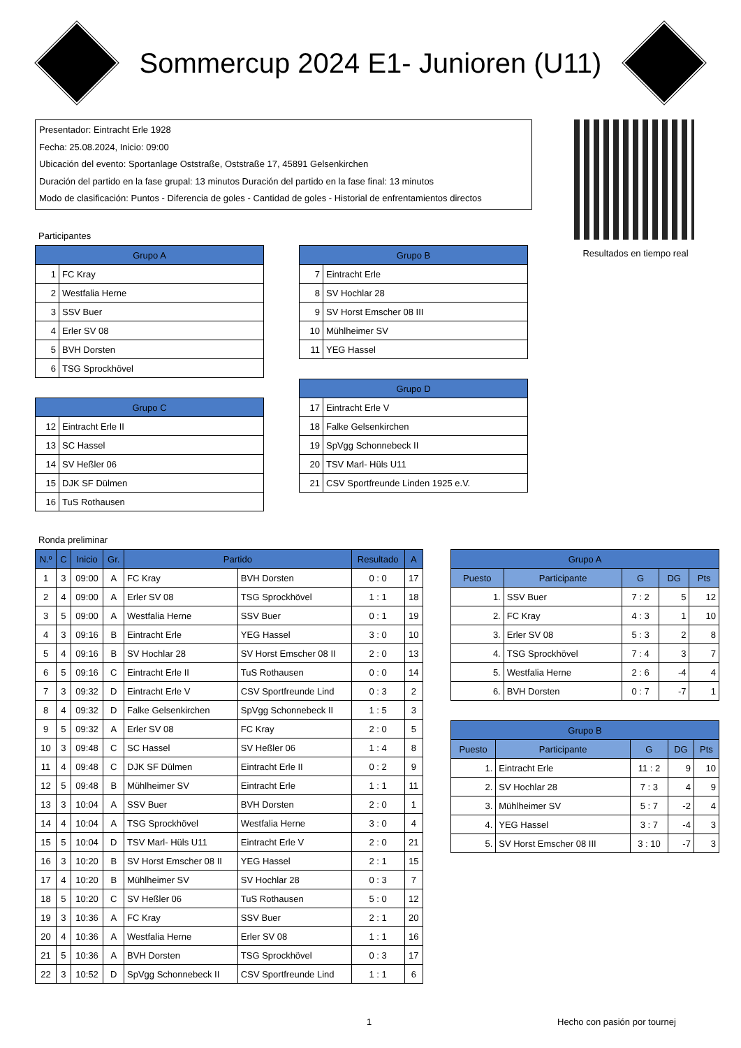Sommercup 2024 E1- Junioren (U11)
Presentador: Eintracht Erle 1928
Fecha: 25.08.2024, Inicio: 09:00
Ubicación del evento: Sportanlage Oststraße, Oststraße 17, 45891 Gelsenkirchen
Duración del partido en la fase grupal: 13 minutos Duración del partido en la fase final: 13 minutos
Modo de clasificación: Puntos - Diferencia de goles - Cantidad de goles - Historial de enfrentamientos directos
Resultados en tiempo real
Participantes
| Grupo A | |
| --- | --- |
| 1 | FC Kray |
| 2 | Westfalia Herne |
| 3 | SSV Buer |
| 4 | Erler SV 08 |
| 5 | BVH Dorsten |
| 6 | TSG Sprockhövel |
| Grupo B | |
| --- | --- |
| 7 | Eintracht Erle |
| 8 | SV Hochlar 28 |
| 9 | SV Horst Emscher 08 III |
| 10 | Mühlheimer SV |
| 11 | YEG Hassel |
| Grupo C | |
| --- | --- |
| 12 | Eintracht Erle II |
| 13 | SC Hassel |
| 14 | SV Heßler 06 |
| 15 | DJK SF Dülmen |
| 16 | TuS Rothausen |
| Grupo D | |
| --- | --- |
| 17 | Eintracht Erle V |
| 18 | Falke Gelsenkirchen |
| 19 | SpVgg Schonnebeck II |
| 20 | TSV Marl- Hüls U11 |
| 21 | CSV Sportfreunde Linden 1925 e.V. |
Ronda preliminar
| N.º | C | Inicio | Gr. | Partido | | Resultado | A |
| --- | --- | --- | --- | --- | --- | --- | --- |
| 1 | 3 | 09:00 | A | FC Kray | BVH Dorsten | 0 : 0 | 17 |
| 2 | 4 | 09:00 | A | Erler SV 08 | TSG Sprockhövel | 1 : 1 | 18 |
| 3 | 5 | 09:00 | A | Westfalia Herne | SSV Buer | 0 : 1 | 19 |
| 4 | 3 | 09:16 | B | Eintracht Erle | YEG Hassel | 3 : 0 | 10 |
| 5 | 4 | 09:16 | B | SV Hochlar 28 | SV Horst Emscher 08 II | 2 : 0 | 13 |
| 6 | 5 | 09:16 | C | Eintracht Erle II | TuS Rothausen | 0 : 0 | 14 |
| 7 | 3 | 09:32 | D | Eintracht Erle V | CSV Sportfreunde Lind | 0 : 3 | 2 |
| 8 | 4 | 09:32 | D | Falke Gelsenkirchen | SpVgg Schonnebeck II | 1 : 5 | 3 |
| 9 | 5 | 09:32 | A | Erler SV 08 | FC Kray | 2 : 0 | 5 |
| 10 | 3 | 09:48 | C | SC Hassel | SV Heßler 06 | 1 : 4 | 8 |
| 11 | 4 | 09:48 | C | DJK SF Dülmen | Eintracht Erle II | 0 : 2 | 9 |
| 12 | 5 | 09:48 | B | Mühlheimer SV | Eintracht Erle | 1 : 1 | 11 |
| 13 | 3 | 10:04 | A | SSV Buer | BVH Dorsten | 2 : 0 | 1 |
| 14 | 4 | 10:04 | A | TSG Sprockhövel | Westfalia Herne | 3 : 0 | 4 |
| 15 | 5 | 10:04 | D | TSV Marl- Hüls U11 | Eintracht Erle V | 2 : 0 | 21 |
| 16 | 3 | 10:20 | B | SV Horst Emscher 08 II | YEG Hassel | 2 : 1 | 15 |
| 17 | 4 | 10:20 | B | Mühlheimer SV | SV Hochlar 28 | 0 : 3 | 7 |
| 18 | 5 | 10:20 | C | SV Heßler 06 | TuS Rothausen | 5 : 0 | 12 |
| 19 | 3 | 10:36 | A | FC Kray | SSV Buer | 2 : 1 | 20 |
| 20 | 4 | 10:36 | A | Westfalia Herne | Erler SV 08 | 1 : 1 | 16 |
| 21 | 5 | 10:36 | A | BVH Dorsten | TSG Sprockhövel | 0 : 3 | 17 |
| 22 | 3 | 10:52 | D | SpVgg Schonnebeck II | CSV Sportfreunde Lind | 1 : 1 | 6 |
| Grupo A | | | | |
| --- | --- | --- | --- | --- |
| Puesto | Participante | G | DG | Pts |
| 1. | SSV Buer | 7 : 2 | 5 | 12 |
| 2. | FC Kray | 4 : 3 | 1 | 10 |
| 3. | Erler SV 08 | 5 : 3 | 2 | 8 |
| 4. | TSG Sprockhövel | 7 : 4 | 3 | 7 |
| 5. | Westfalia Herne | 2 : 6 | -4 | 4 |
| 6. | BVH Dorsten | 0 : 7 | -7 | 1 |
| Grupo B | | | | |
| --- | --- | --- | --- | --- |
| Puesto | Participante | G | DG | Pts |
| 1. | Eintracht Erle | 11 : 2 | 9 | 10 |
| 2. | SV Hochlar 28 | 7 : 3 | 4 | 9 |
| 3. | Mühlheimer SV | 5 : 7 | -2 | 4 |
| 4. | YEG Hassel | 3 : 7 | -4 | 3 |
| 5. | SV Horst Emscher 08 III | 3 : 10 | -7 | 3 |
1 Hecho con pasión por tournej